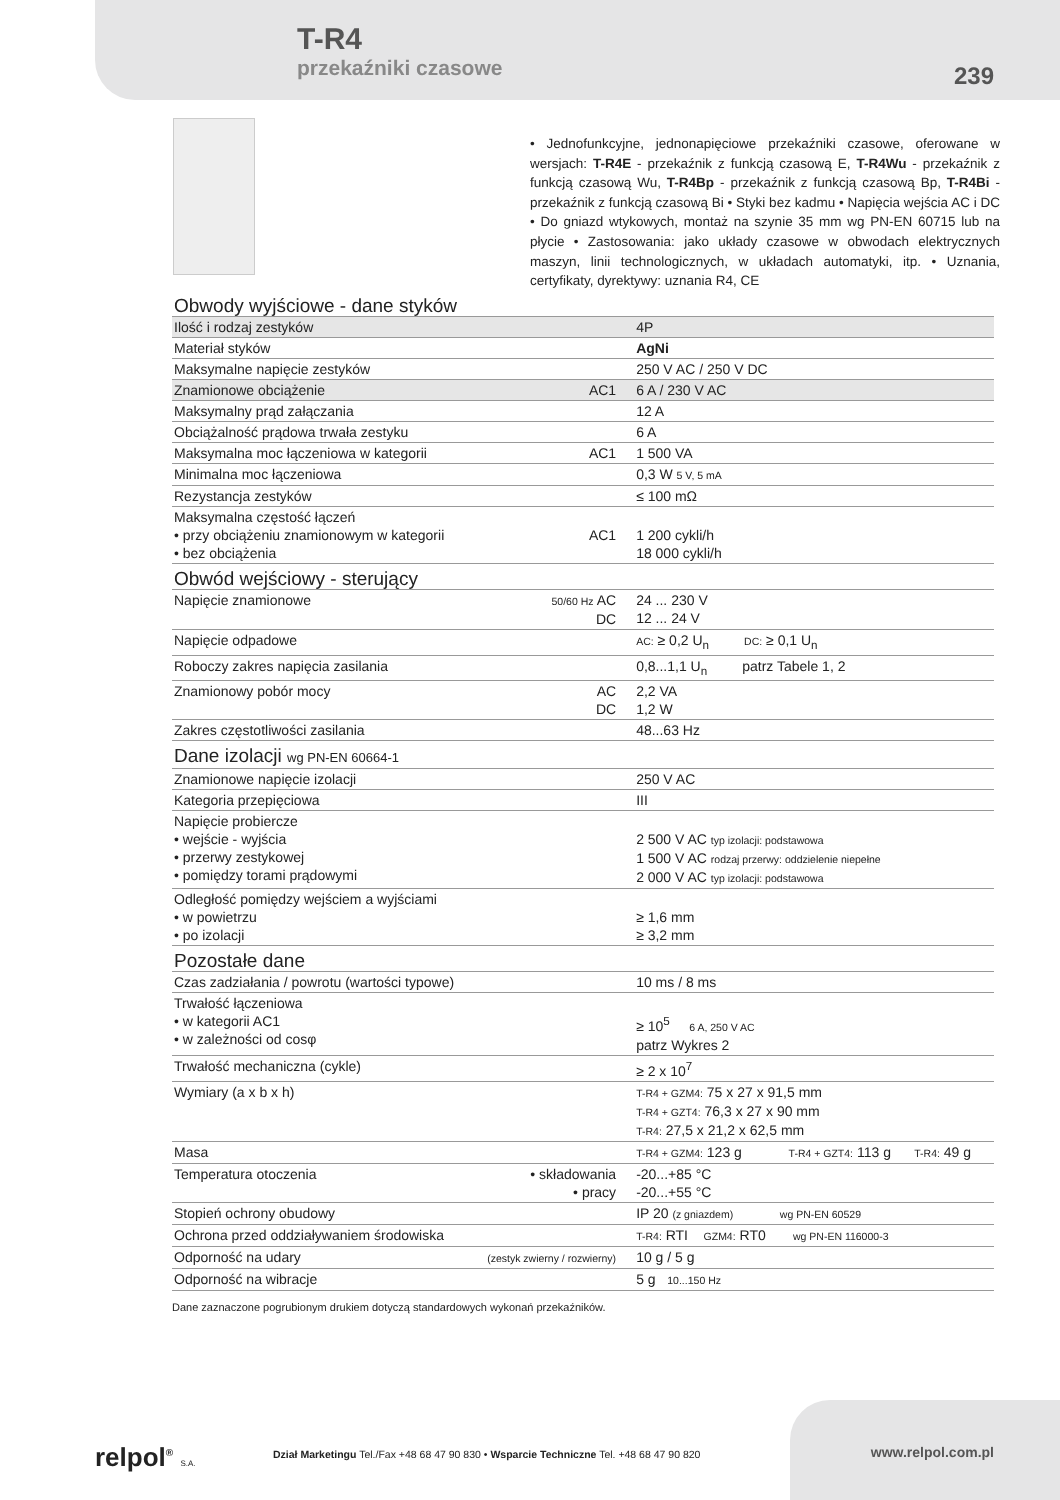T-R4
przekaźniki czasowe
239
• Jednofunkcyjne, jednonapięciowe przekaźniki czasowe, oferowane w wersjach: T-R4E - przekaźnik z funkcją czasową E, T-R4Wu - przekaźnik z funkcją czasową Wu, T-R4Bp - przekaźnik z funkcją czasową Bp, T-R4Bi - przekaźnik z funkcją czasową Bi • Styki bez kadmu • Napięcia wejścia AC i DC • Do gniazd wtykowych, montaż na szynie 35 mm wg PN-EN 60715 lub na płycie • Zastosowania: jako układy czasowe w obwodach elektrycznych maszyn, linii technologicznych, w układach automatyki, itp. • Uznania, certyfikaty, dyrektywy: uznania R4, CE
| Obwody wyjściowe - dane styków | | |
| Ilość i rodzaj zestyków | | 4P |
| Materiał styków | | AgNi |
| Maksymalne napięcie zestyków | | 250 V AC / 250 V DC |
| Znamionowe obciążenie | AC1 | 6 A / 230 V AC |
| Maksymalny prąd załączania | | 12 A |
| Obciążalność prądowa trwała zestyku | | 6 A |
| Maksymalna moc łączeniowa w kategorii | AC1 | 1 500 VA |
| Minimalna moc łączeniowa | | 0,3 W 5 V, 5 mA |
| Rezystancja zestyków | | ≤ 100 mΩ |
| Maksymalna częstość łączeń • przy obciążeniu znamionowym w kategorii • bez obciążenia | AC1 | 1 200 cykli/h 18 000 cykli/h |
| Obwód wejściowy - sterujący | | |
| Napięcie znamionowe | 50/60 Hz AC DC | 24 ... 230 V 12 ... 24 V |
| Napięcie odpadowe | | AC: ≥ 0,2 U<sub>n</sub> DC: ≥ 0,1 U<sub>n</sub> |
| Roboczy zakres napięcia zasilania | | 0,8...1,1 U<sub>n</sub> patrz Tabele 1, 2 |
| Znamionowy pobór mocy | AC DC | 2,2 VA 1,2 W |
| Zakres częstotliwości zasilania | | 48...63 Hz |
| Dane izolacji wg PN-EN 60664-1 | | |
| Znamionowe napięcie izolacji | | 250 V AC |
| Kategoria przepięciowa | | III |
| Napięcie probiercze • wejście - wyjścia • przerwy zestykowej • pomiędzy torami prądowymi | | 2 500 V AC typ izolacji: podstawowa 1 500 V AC rodzaj przerwy: oddzielenie niepełne 2 000 V AC typ izolacji: podstawowa |
| Odległość pomiędzy wejściem a wyjściami • w powietrzu • po izolacji | | ≥ 1,6 mm ≥ 3,2 mm |
| Pozostałe dane | | |
| Czas zadziałania / powrotu (wartości typowe) | | 10 ms / 8 ms |
| Trwałość łączeniowa • w kategorii AC1 • w zależności od cosφ | | ≥ 10<sup>5</sup> 6 A, 250 V AC patrz Wykres 2 |
| Trwałość mechaniczna (cykle) | | ≥ 2 x 10<sup>7</sup> |
| Wymiary (a x b x h) | | T-R4 + GZM4: 75 x 27 x 91,5 mm T-R4 + GZT4: 76,3 x 27 x 90 mm T-R4: 27,5 x 21,2 x 62,5 mm |
| Masa | | T-R4 + GZM4: 123 g T-R4 + GZT4: 113 g T-R4: 49 g |
| Temperatura otoczenia | • składowania • pracy | -20...+85 °C -20...+55 °C |
| Stopień ochrony obudowy | | IP 20 (z gniazdem) wg PN-EN 60529 |
| Ochrona przed oddziaływaniem środowiska | | T-R4: RTI GZM4: RT0 wg PN-EN 116000-3 |
| Odporność na udary | (zestyk zwierny / rozwierny) | 10 g / 5 g |
| Odporność na wibracje | | 5 g 10...150 Hz |
Dane zaznaczone pogrubionym drukiem dotyczą standardowych wykonań przekaźników.
relpol<sup>®</sup> S.A.
Dział Marketingu Tel./Fax +48 68 47 90 830 • Wsparcie Techniczne Tel. +48 68 47 90 820
www.relpol.com.pl